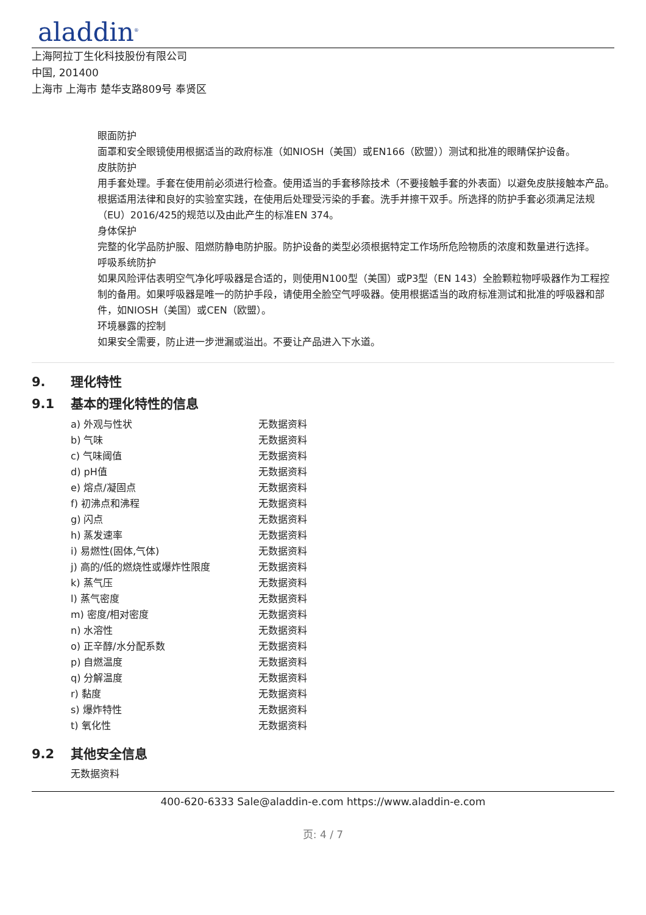aladdin<sup>®</sup>
上海阿拉丁生化科技股份有限公司
中国, 201400
上海市 上海市 楚华支路809号 奉贤区
眼面防护
面罩和安全眼镜使用根据适当的政府标准（如NIOSH（美国）或EN166（欧盟））测试和批准的眼睛保护设备。
皮肤防护
用手套处理。手套在使用前必须进行检查。使用适当的手套移除技术（不要接触手套的外表面）以避免皮肤接触本产品。根据适用法律和良好的实验室实践，在使用后处理受污染的手套。洗手并擦干双手。所选择的防护手套必须满足法规（EU）2016/425的规范以及由此产生的标准EN 374。
身体保护
完整的化学品防护服、阻燃防静电防护服。防护设备的类型必须根据特定工作场所危险物质的浓度和数量进行选择。
呼吸系统防护
如果风险评估表明空气净化呼吸器是合适的，则使用N100型（美国）或P3型（EN 143）全脸颗粒物呼吸器作为工程控制的备用。如果呼吸器是唯一的防护手段，请使用全脸空气呼吸器。使用根据适当的政府标准测试和批准的呼吸器和部件，如NIOSH（美国）或CEN（欧盟）。
环境暴露的控制
如果安全需要，防止进一步泄漏或溢出。不要让产品进入下水道。
9. 理化特性
9.1 基本的理化特性的信息
| a) 外观与性状 | 无数据资料 |
| b) 气味 | 无数据资料 |
| c) 气味阈值 | 无数据资料 |
| d) pH值 | 无数据资料 |
| e) 熔点/凝固点 | 无数据资料 |
| f) 初沸点和沸程 | 无数据资料 |
| g) 闪点 | 无数据资料 |
| h) 蒸发速率 | 无数据资料 |
| i) 易燃性(固体,气体) | 无数据资料 |
| j) 高的/低的燃烧性或爆炸性限度 | 无数据资料 |
| k) 蒸气压 | 无数据资料 |
| l) 蒸气密度 | 无数据资料 |
| m) 密度/相对密度 | 无数据资料 |
| n) 水溶性 | 无数据资料 |
| o) 正辛醇/水分配系数 | 无数据资料 |
| p) 自燃温度 | 无数据资料 |
| q) 分解温度 | 无数据资料 |
| r) 黏度 | 无数据资料 |
| s) 爆炸特性 | 无数据资料 |
| t) 氧化性 | 无数据资料 |
9.2 其他安全信息
无数据资料
400-620-6333 Sale@aladdin-e.com https://www.aladdin-e.com
页: 4 / 7